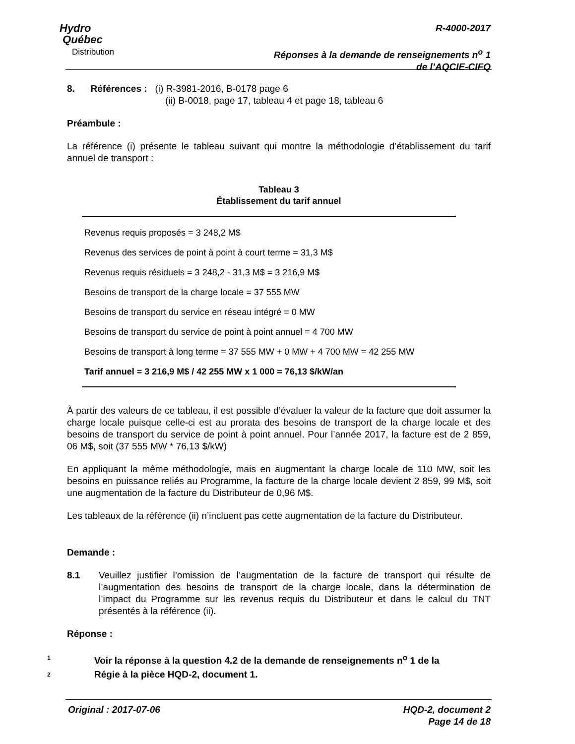Hydro
Québec
Distribution
R-4000-2017
Réponses à la demande de renseignements n<sup>o</sup> 1
de l’AQCIE-CIFQ
8. Références : (i) R-3981-2016, B-0178 page 6
(ii) B-0018, page 17, tableau 4 et page 18, tableau 6
Préambule :
La référence (i) présente le tableau suivant qui montre la méthodologie d’établissement du tarif annuel de transport :
Tableau 3
Établissement du tarif annuel
Revenus requis proposés = 3 248,2 M$
Revenus des services de point à point à court terme = 31,3 M$
Revenus requis résiduels = 3 248,2 - 31,3 M$ = 3 216,9 M$
Besoins de transport de la charge locale = 37 555 MW
Besoins de transport du service en réseau intégré = 0 MW
Besoins de transport du service de point à point annuel = 4 700 MW
Besoins de transport à long terme = 37 555 MW + 0 MW + 4 700 MW = 42 255 MW
Tarif annuel = 3 216,9 M$ / 42 255 MW x 1 000 = 76,13 $/kW/an
À partir des valeurs de ce tableau, il est possible d’évaluer la valeur de la facture que doit assumer la charge locale puisque celle-ci est au prorata des besoins de transport de la charge locale et des besoins de transport du service de point à point annuel. Pour l’année 2017, la facture est de 2 859, 06 M$, soit (37 555 MW * 76,13 $/kW)
En appliquant la même méthodologie, mais en augmentant la charge locale de 110 MW, soit les besoins en puissance reliés au Programme, la facture de la charge locale devient 2 859, 99 M$, soit une augmentation de la facture du Distributeur de 0,96 M$.
Les tableaux de la référence (ii) n’incluent pas cette augmentation de la facture du Distributeur.
Demande :
8.1 Veuillez justifier l’omission de l’augmentation de la facture de transport qui résulte de l’augmentation des besoins de transport de la charge locale, dans la détermination de l’impact du Programme sur les revenus requis du Distributeur et dans le calcul du TNT présentés à la référence (ii).
Réponse :
1 Voir la réponse à la question 4.2 de la demande de renseignements n<sup>o</sup> 1 de la
2 Régie à la pièce HQD-2, document 1.
Original : 2017-07-06 HQD-2, document 2
Page 14 de 18